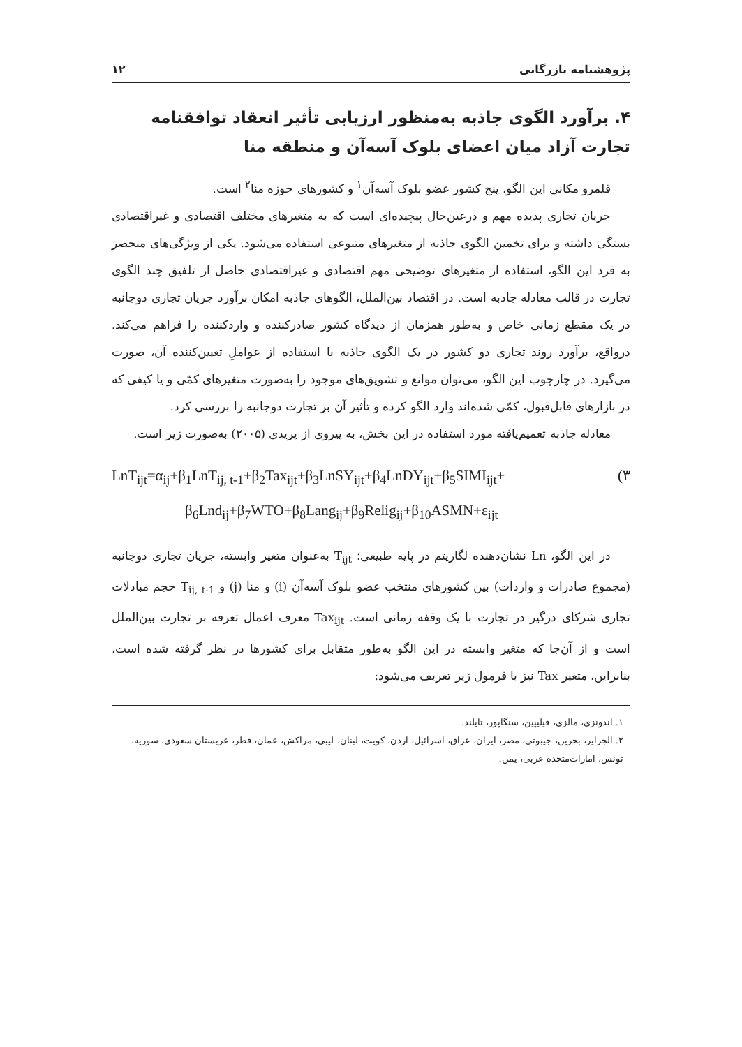پژوهشنامه بازرگانی ۱۲
۴. برآورد الگوی جاذبه به‌منظور ارزیابی تأثیر انعقاد توافقنامه تجارت آزاد میان اعضای بلوک آسه‌آن و منطقه منا
قلمرو مکانی این الگو، پنج کشور عضو بلوک آسه‌آن<sup>۱</sup> و کشورهای حوزه منا<sup>۲</sup> است.
جریان تجاری پدیده مهم و درعین‌حال پیچیده‌ای است که به متغیرهای مختلف اقتصادی و غیراقتصادی بستگی داشته و برای تخمین الگوی جاذبه از متغیرهای متنوعی استفاده می‌شود. یکی از ویژگی‌های منحصر به فرد این الگو، استفاده از متغیرهای توضیحی مهم اقتصادی و غیراقتصادی حاصل از تلفیق چند الگوی تجارت در قالب معادله جاذبه است. در اقتصاد بین‌الملل، الگوهای جاذبه امکان برآورد جریان تجاری دوجانبه در یک مقطع زمانی خاص و به‌طور همزمان از دیدگاه کشور صادرکننده و واردکننده را فراهم می‌کند. درواقع، برآورد روند تجاری دو کشور در یک الگوی جاذبه با استفاده از عواملِ تعیین‌کننده آن، صورت می‌گیرد. در چارچوب این الگو، می‌توان موانع و تشویق‌های موجود را به‌صورت متغیرهای کمّی و یا کیفی که در بازارهای قابل‌قبول، کمّی شده‌اند وارد الگو کرده و تأثیر آن بر تجارت دوجانبه را بررسی کرد.
معادله جاذبه تعمیم‌یافته مورد استفاده در این بخش، به پیروی از پریدی (۲۰۰۵) به‌صورت زیر است.
(۳ LnT<sub>ijt</sub>=α<sub>ij</sub>+β<sub>1</sub>LnT<sub>ij, t-1</sub>+β<sub>2</sub>Tax<sub>ijt</sub>+β<sub>3</sub>LnSY<sub>ijt</sub>+β<sub>4</sub>LnDY<sub>ijt</sub>+β<sub>5</sub>SIMI<sub>ijt</sub>+
β<sub>6</sub>Lnd<sub>ij</sub>+β<sub>7</sub>WTO+β<sub>8</sub>Lang<sub>ij</sub>+β<sub>9</sub>Relig<sub>ij</sub>+β<sub>10</sub>ASMN+ε<sub>ijt</sub>
در این الگو، Ln نشان‌دهنده لگاریتم در پایه طبیعی؛ T<sub>ijt</sub> به‌عنوان متغیر وابسته، جریان تجاری دوجانبه (مجموع صادرات و واردات) بین کشورهای منتخب عضو بلوک آسه‌آن (i) و منا (j) و T<sub>ij, t-1</sub> حجم مبادلات تجاری شرکای درگیر در تجارت با یک وقفه زمانی است. Tax<sub>ijt</sub> معرف اعمال تعرفه بر تجارت بین‌الملل است و از آن‌جا که متغیر وابسته در این الگو به‌طور متقابل برای کشورها در نظر گرفته شده است، بنابراین، متغیر Tax نیز با فرمول زیر تعریف می‌شود:
۱. اندونزی، مالزی، فیلیپین، سنگاپور، تایلند.
۲. الجزایر، بحرین، جیبوتی، مصر، ایران، عراق، اسرائیل، اردن، کویت، لبنان، لیبی، مراکش، عمان، قطر، عربستان سعودی، سوریه، تونس، امارات‌متحده عربی، یمن.